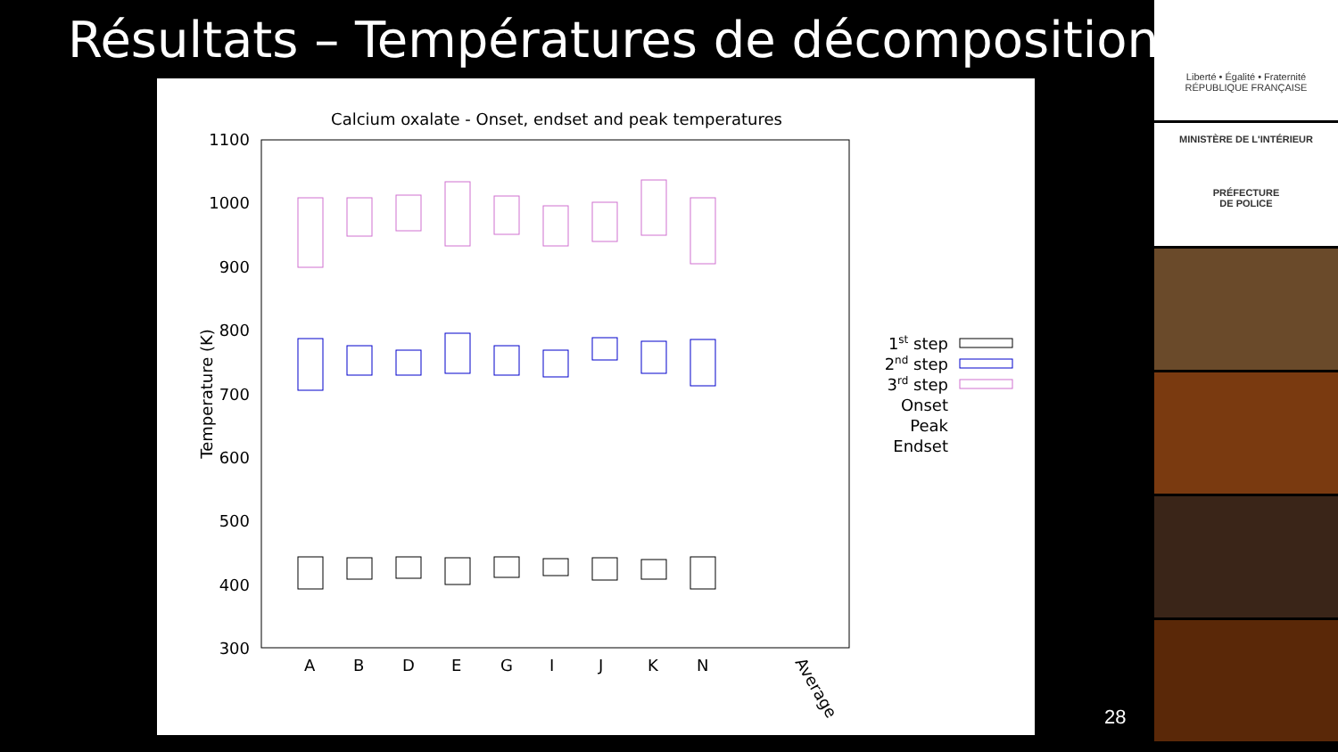Résultats – Températures de décomposition
Calcium oxalate - Onset, endset and peak temperatures
1100
1000
900
800
700
600
500
400
300
Temperature (K)
A
B
D
E
G
I
J
K
N
Average
1st step
2nd step
3rd step
Onset
Peak
Endset
28
Liberté • Égalité • Fraternité
RÉPUBLIQUE FRANÇAISE
MINISTÈRE DE L'INTÉRIEUR
PRÉFECTURE
DE POLICE